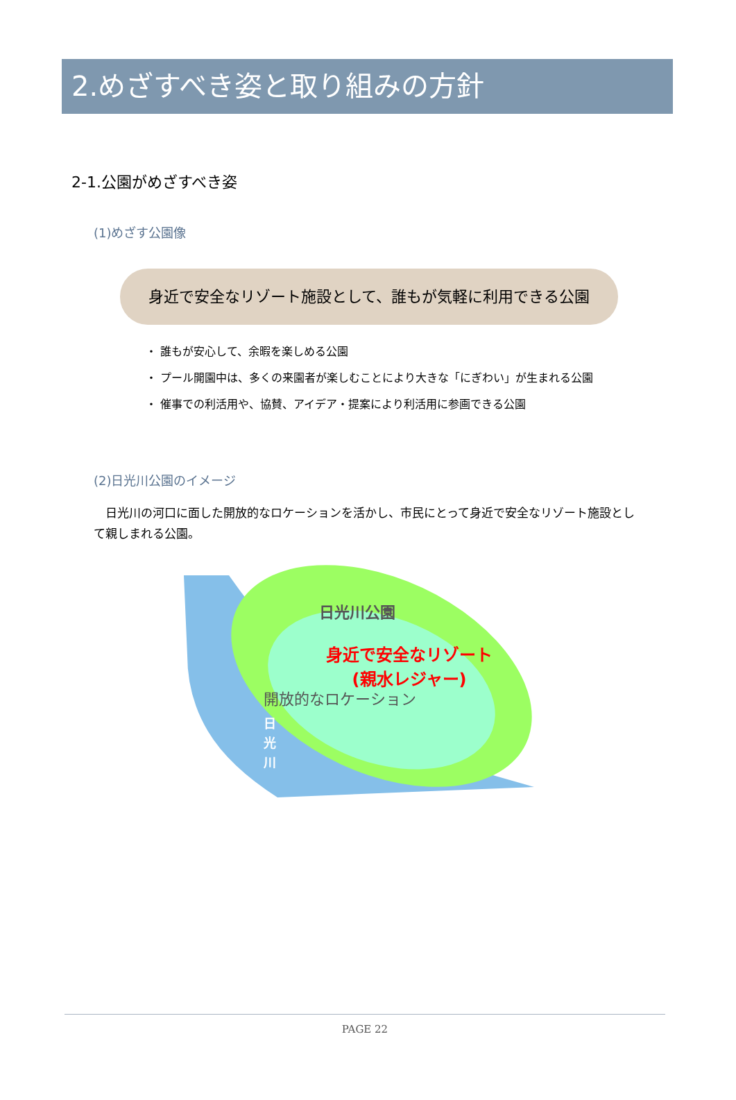2.めざすべき姿と取り組みの方針
2-1.公園がめざすべき姿
(1)めざす公園像
身近で安全なリゾート施設として、誰もが気軽に利用できる公園
・ 誰もが安心して、余暇を楽しめる公園
・ プール開園中は、多くの来園者が楽しむことにより大きな「にぎわい」が生まれる公園
・ 催事での利活用や、協賛、アイデア・提案により利活用に参画できる公園
(2)日光川公園のイメージ
日光川の河口に面した開放的なロケーションを活かし、市民にとって身近で安全なリゾート施設として親しまれる公園。
日光川公園
身近で安全なリゾート
(親水レジャー)
開放的なロケーション
日
光
川
PAGE 22